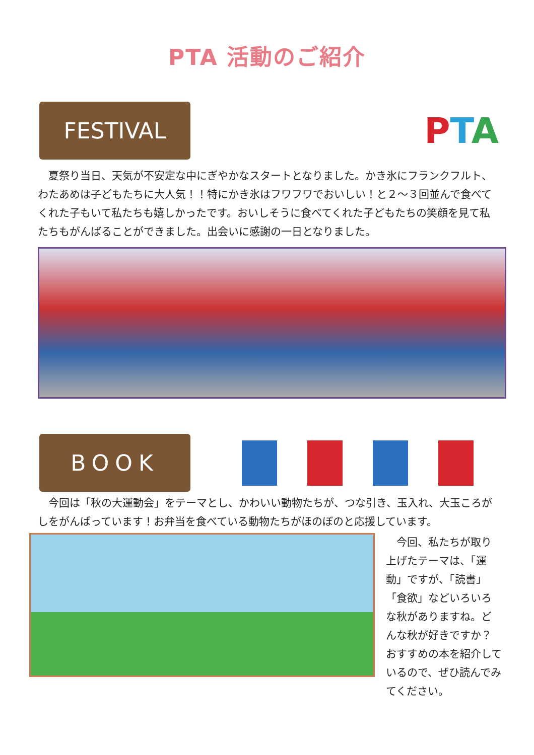PTA 活動のご紹介
FESTIVAL
PTA
夏祭り当日、天気が不安定な中にぎやかなスタートとなりました。かき氷にフランクフルト、わたあめは子どもたちに大人気！！特にかき氷はフワフワでおいしい！と２～３回並んで食べてくれた子もいて私たちも嬉しかったです。おいしそうに食べてくれた子どもたちの笑顔を見て私たちもがんばることができました。出会いに感謝の一日となりました。
BOOK
今回は「秋の大運動会」をテーマとし、かわいい動物たちが、つな引き、玉入れ、大玉ころがしをがんばっています！お弁当を食べている動物たちがほのぼのと応援しています。
今回、私たちが取り上げたテーマは、「運動」ですが、「読書」「食欲」などいろいろな秋がありますね。どんな秋が好きですか？　おすすめの本を紹介しているので、ぜひ読んでみてください。